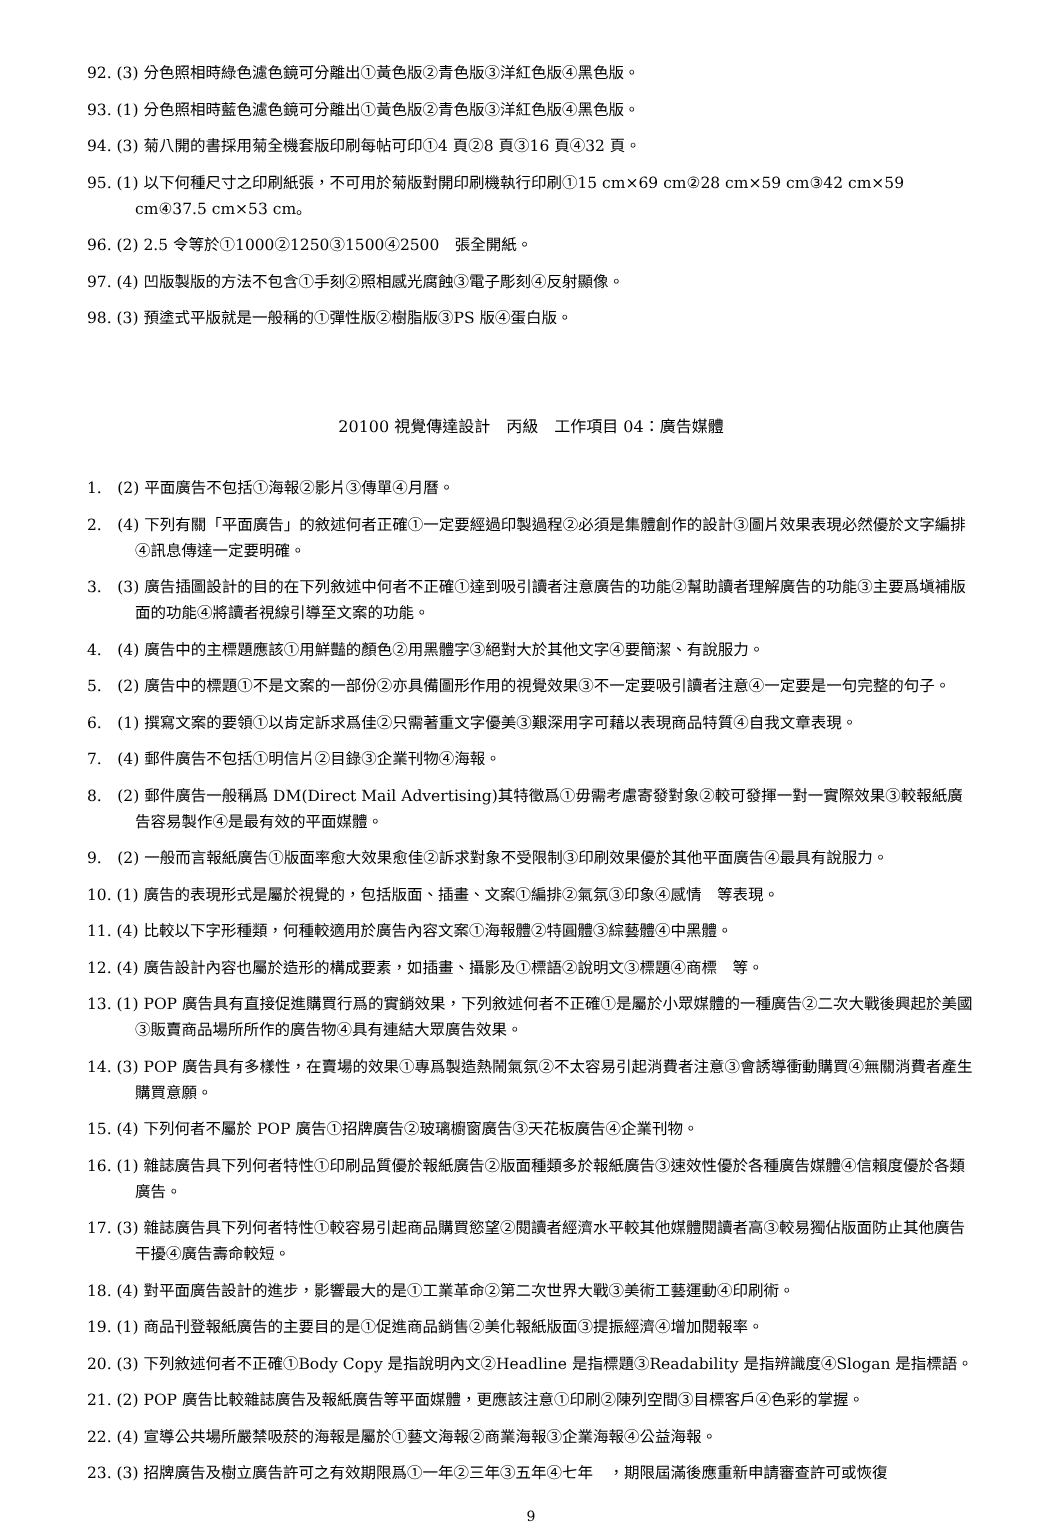92. (3) 分色照相時綠色濾色鏡可分離出①黃色版②青色版③洋紅色版④黑色版。
93. (1) 分色照相時藍色濾色鏡可分離出①黃色版②青色版③洋紅色版④黑色版。
94. (3) 菊八開的書採用菊全機套版印刷每帖可印①4 頁②8 頁③16 頁④32 頁。
95. (1) 以下何種尺寸之印刷紙張，不可用於菊版對開印刷機執行印刷①15 cm×69 cm②28 cm×59 cm③42 cm×59 cm④37.5 cm×53 cm。
96. (2) 2.5 令等於①1000②1250③1500④2500　張全開紙。
97. (4) 凹版製版的方法不包含①手刻②照相感光腐蝕③電子彫刻④反射顯像。
98. (3) 預塗式平版就是一般稱的①彈性版②樹脂版③PS 版④蛋白版。
20100 視覺傳達設計　丙級　工作項目 04：廣告媒體
1.　(2) 平面廣告不包括①海報②影片③傳單④月曆。
2.　(4) 下列有關「平面廣告」的敘述何者正確①一定要經過印製過程②必須是集體創作的設計③圖片效果表現必然優於文字編排④訊息傳達一定要明確。
3.　(3) 廣告插圖設計的目的在下列敘述中何者不正確①達到吸引讀者注意廣告的功能②幫助讀者理解廣告的功能③主要爲塡補版面的功能④將讀者視線引導至文案的功能。
4.　(4) 廣告中的主標題應該①用鮮豔的顏色②用黑體字③絕對大於其他文字④要簡潔、有說服力。
5.　(2) 廣告中的標題①不是文案的一部份②亦具備圖形作用的視覺效果③不一定要吸引讀者注意④一定要是一句完整的句子。
6.　(1) 撰寫文案的要領①以肯定訴求爲佳②只需著重文字優美③艱深用字可藉以表現商品特質④自我文章表現。
7.　(4) 郵件廣告不包括①明信片②目錄③企業刊物④海報。
8.　(2) 郵件廣告一般稱爲 DM(Direct Mail Advertising)其特徵爲①毋需考慮寄發對象②較可發揮一對一實際效果③較報紙廣告容易製作④是最有效的平面媒體。
9.　(2) 一般而言報紙廣告①版面率愈大效果愈佳②訴求對象不受限制③印刷效果優於其他平面廣告④最具有說服力。
10. (1) 廣告的表現形式是屬於視覺的，包括版面、插畫、文案①編排②氣氛③印象④感情　等表現。
11. (4) 比較以下字形種類，何種較適用於廣告內容文案①海報體②特圓體③綜藝體④中黑體。
12. (4) 廣告設計內容也屬於造形的構成要素，如插畫、攝影及①標語②說明文③標題④商標　等。
13. (1) POP 廣告具有直接促進購買行爲的實銷效果，下列敘述何者不正確①是屬於小眾媒體的一種廣告②二次大戰後興起於美國③販賣商品場所所作的廣告物④具有連結大眾廣告效果。
14. (3) POP 廣告具有多樣性，在賣場的效果①專爲製造熱鬧氣氛②不太容易引起消費者注意③會誘導衝動購買④無關消費者產生購買意願。
15. (4) 下列何者不屬於 POP 廣告①招牌廣告②玻璃櫥窗廣告③天花板廣告④企業刊物。
16. (1) 雜誌廣告具下列何者特性①印刷品質優於報紙廣告②版面種類多於報紙廣告③速效性優於各種廣告媒體④信賴度優於各類廣告。
17. (3) 雜誌廣告具下列何者特性①較容易引起商品購買慾望②閱讀者經濟水平較其他媒體閱讀者高③較易獨佔版面防止其他廣告干擾④廣告壽命較短。
18. (4) 對平面廣告設計的進步，影響最大的是①工業革命②第二次世界大戰③美術工藝運動④印刷術。
19. (1) 商品刊登報紙廣告的主要目的是①促進商品銷售②美化報紙版面③提振經濟④增加閱報率。
20. (3) 下列敘述何者不正確①Body Copy 是指說明內文②Headline 是指標題③Readability 是指辨識度④Slogan 是指標語。
21. (2) POP 廣告比較雜誌廣告及報紙廣告等平面媒體，更應該注意①印刷②陳列空間③目標客戶④色彩的掌握。
22. (4) 宣導公共場所嚴禁吸菸的海報是屬於①藝文海報②商業海報③企業海報④公益海報。
23. (3) 招牌廣告及樹立廣告許可之有效期限爲①一年②三年③五年④七年　，期限屆滿後應重新申請審查許可或恢復
9